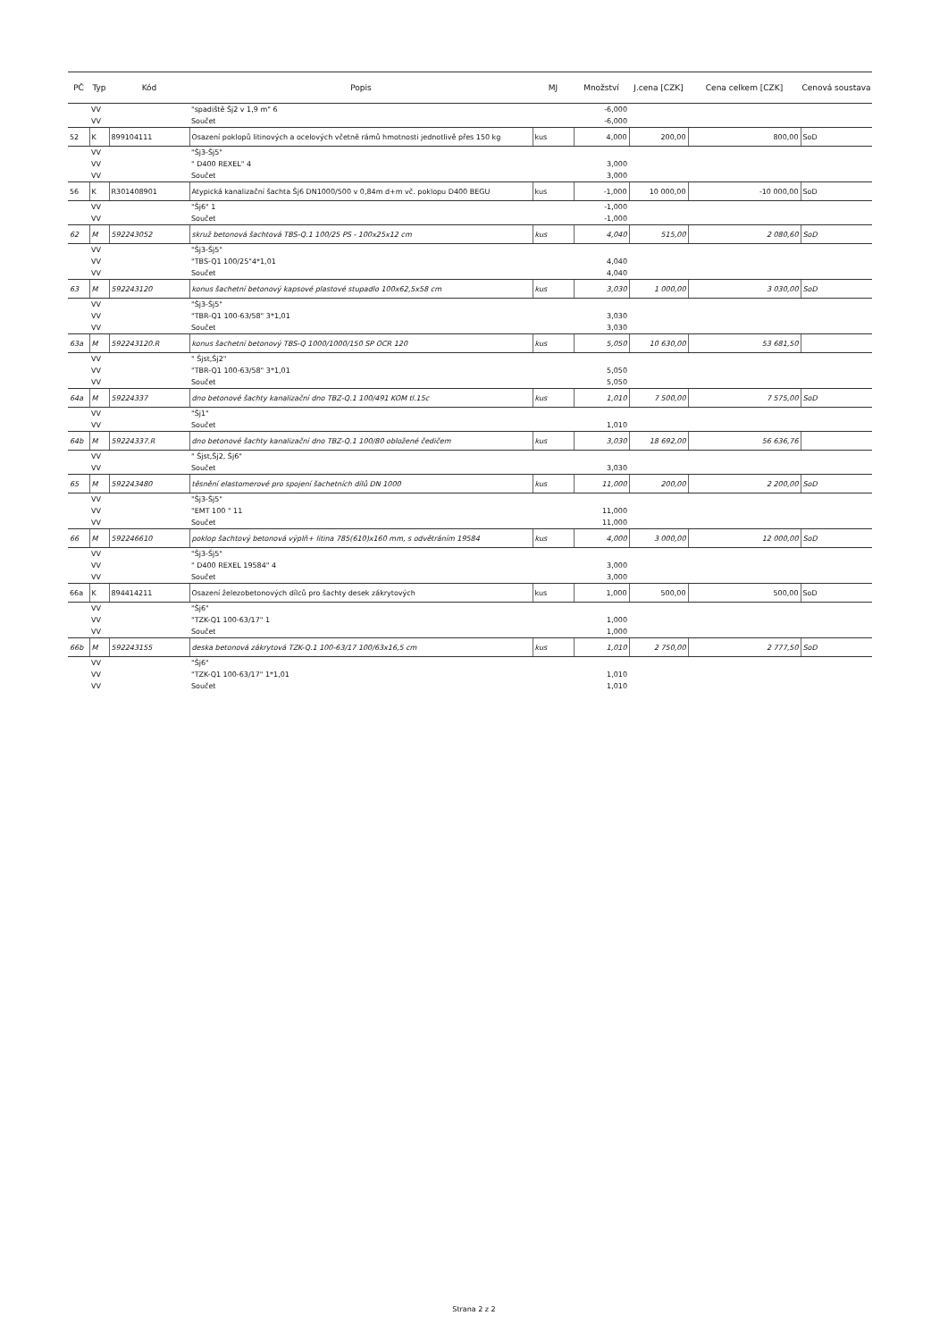| PČ | Typ | Kód | Popis | MJ | Množství | J.cena [CZK] | Cena celkem [CZK] | Cenová soustava |
| --- | --- | --- | --- | --- | --- | --- | --- | --- |
| | VV | | "spadiště Šj2 v 1,9 m" 6 | | -6,000 | | | |
| | VV | | Součet | | -6,000 | | | |
| 52 | K | 899104111 | Osazení poklopů litinových a ocelových včetně rámů hmotnosti jednotlivě přes 150 kg | kus | 4,000 | 200,00 | 800,00 | SoD |
| | VV | | "Šj3-Šj5" | | | | | |
| | VV | | " D400 REXEL" 4 | | 3,000 | | | |
| | VV | | Součet | | 3,000 | | | |
| 56 | K | R301408901 | Atypická kanalizační šachta Šj6 DN1000/500 v 0,84m d+m vč. poklopu D400 BEGU | kus | -1,000 | 10 000,00 | -10 000,00 | SoD |
| | VV | | "Šj6" 1 | | -1,000 | | | |
| | VV | | Součet | | -1,000 | | | |
| 62 | M | 592243052 | skruž betonová šachtová TBS-Q.1 100/25 PS - 100x25x12 cm | kus | 4,040 | 515,00 | 2 080,60 | SoD |
| | VV | | "Šj3-Šj5" | | | | | |
| | VV | | "TBS-Q1 100/25"4*1,01 | | 4,040 | | | |
| | VV | | Součet | | 4,040 | | | |
| 63 | M | 592243120 | konus šachetní betonový kapsové plastové stupadlo 100x62,5x58 cm | kus | 3,030 | 1 000,00 | 3 030,00 | SoD |
| | VV | | "Šj3-Šj5" | | | | | |
| | VV | | "TBR-Q1 100-63/58" 3*1,01 | | 3,030 | | | |
| | VV | | Součet | | 3,030 | | | |
| 63a | M | 592243120.R | konus šachetní betonový TBS-Q 1000/1000/150 SP OCR 120 | kus | 5,050 | 10 630,00 | 53 681,50 | |
| | VV | | " Šjst,Šj2" | | | | | |
| | VV | | "TBR-Q1 100-63/58" 3*1,01 | | 5,050 | | | |
| | VV | | Součet | | 5,050 | | | |
| 64a | M | 59224337 | dno betonové šachty kanalizační dno TBZ-Q.1 100/491 KOM tl.15c | kus | 1,010 | 7 500,00 | 7 575,00 | SoD |
| | VV | | "Šj1" | | | | | |
| | VV | | Součet | | 1,010 | | | |
| 64b | M | 59224337.R | dno betonové šachty kanalizační dno TBZ-Q.1 100/80 obložené čedičem | kus | 3,030 | 18 692,00 | 56 636,76 | |
| | VV | | " Šjst,Šj2, Šj6" | | | | | |
| | VV | | Součet | | 3,030 | | | |
| 65 | M | 592243480 | těsnění elastomerové pro spojení šachetních dílů DN 1000 | kus | 11,000 | 200,00 | 2 200,00 | SoD |
| | VV | | "Šj3-Šj5" | | | | | |
| | VV | | "EMT 100 " 11 | | 11,000 | | | |
| | VV | | Součet | | 11,000 | | | |
| 66 | M | 592246610 | poklop šachtový betonová výplň+ litina 785(610)x160 mm, s odvětráním 19584 | kus | 4,000 | 3 000,00 | 12 000,00 | SoD |
| | VV | | "Šj3-Šj5" | | | | | |
| | VV | | " D400 REXEL 19584" 4 | | 3,000 | | | |
| | VV | | Součet | | 3,000 | | | |
| 66a | K | 894414211 | Osazení železobetonových dílců pro šachty desek zákrytových | kus | 1,000 | 500,00 | 500,00 | SoD |
| | VV | | "Šj6" | | | | | |
| | VV | | "TZK-Q1 100-63/17" 1 | | 1,000 | | | |
| | VV | | Součet | | 1,000 | | | |
| 66b | M | 592243155 | deska betonová zákrytová TZK-Q.1 100-63/17 100/63x16,5 cm | kus | 1,010 | 2 750,00 | 2 777,50 | SoD |
| | VV | | "Šj6" | | | | | |
| | VV | | "TZK-Q1 100-63/17" 1*1,01 | | 1,010 | | | |
| | VV | | Součet | | 1,010 | | | |
Strana 2 z 2